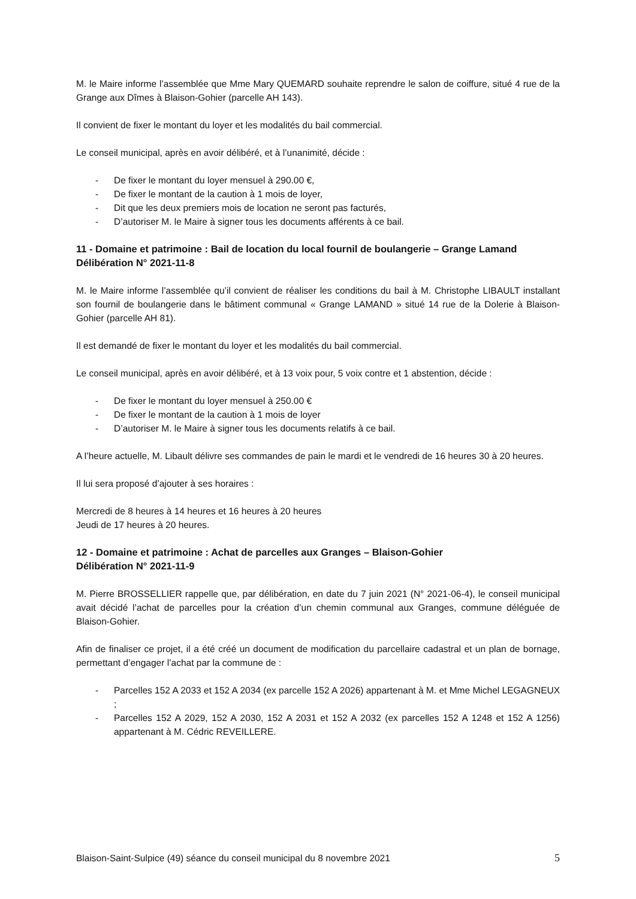M. le Maire informe l’assemblée que Mme Mary QUEMARD souhaite reprendre le salon de coiffure, situé 4 rue de la Grange aux Dîmes à Blaison-Gohier (parcelle AH 143).
Il convient de fixer le montant du loyer et les modalités du bail commercial.
Le conseil municipal, après en avoir délibéré, et à l’unanimité, décide :
- De fixer le montant du loyer mensuel à 290.00 €,
- De fixer le montant de la caution à 1 mois de loyer,
- Dit que les deux premiers mois de location ne seront pas facturés,
- D’autoriser M. le Maire à signer tous les documents afférents à ce bail.
11 - Domaine et patrimoine : Bail de location du local fournil de boulangerie – Grange Lamand
Délibération N° 2021-11-8
M. le Maire informe l’assemblée qu’il convient de réaliser les conditions du bail à M. Christophe LIBAULT installant son fournil de boulangerie dans le bâtiment communal « Grange LAMAND » situé 14 rue de la Dolerie à Blaison-Gohier (parcelle AH 81).
Il est demandé de fixer le montant du loyer et les modalités du bail commercial.
Le conseil municipal, après en avoir délibéré, et à 13 voix pour, 5 voix contre et 1 abstention, décide :
- De fixer le montant du loyer mensuel à 250.00 €
- De fixer le montant de la caution à 1 mois de loyer
- D’autoriser M. le Maire à signer tous les documents relatifs à ce bail.
A l’heure actuelle, M. Libault délivre ses commandes de pain le mardi et le vendredi de 16 heures 30 à 20 heures.
Il lui sera proposé d’ajouter à ses horaires :
Mercredi de 8 heures à 14 heures et 16 heures à 20 heures
Jeudi de 17 heures à 20 heures.
12 - Domaine et patrimoine : Achat de parcelles aux Granges – Blaison-Gohier
Délibération N° 2021-11-9
M. Pierre BROSSELLIER rappelle que, par délibération, en date du 7 juin 2021 (N° 2021-06-4), le conseil municipal avait décidé l’achat de parcelles pour la création d’un chemin communal aux Granges, commune déléguée de Blaison-Gohier.
Afin de finaliser ce projet, il a été créé un document de modification du parcellaire cadastral et un plan de bornage, permettant d’engager l’achat par la commune de :
- Parcelles 152 A 2033 et 152 A 2034 (ex parcelle 152 A 2026) appartenant à M. et Mme Michel LEGAGNEUX ;
- Parcelles 152 A 2029, 152 A 2030, 152 A 2031 et 152 A 2032 (ex parcelles 152 A 1248 et 152 A 1256) appartenant à M. Cédric REVEILLERE.
Blaison-Saint-Sulpice (49) séance du conseil municipal du 8 novembre 2021 5